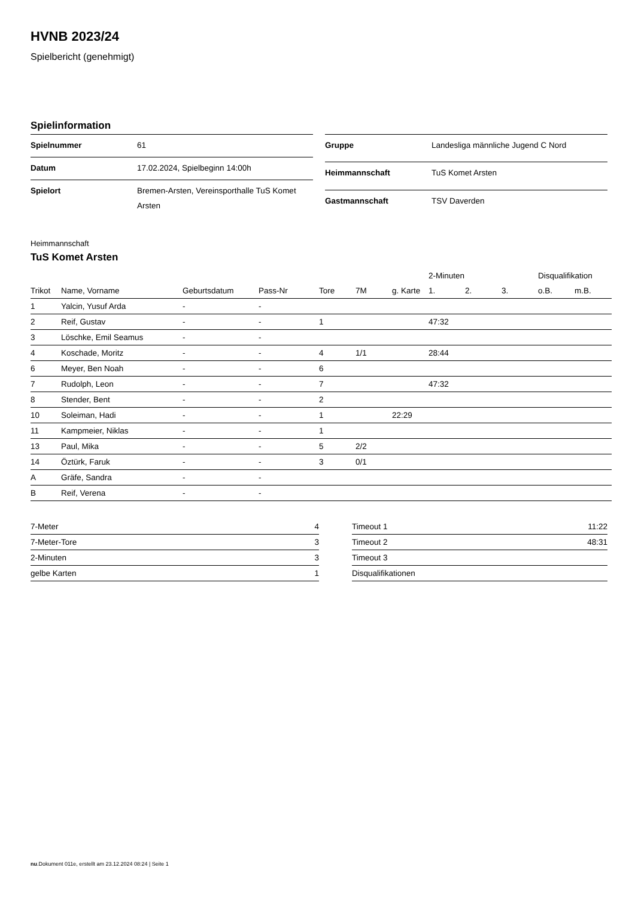HVNB 2023/24
Spielbericht (genehmigt)
Spielinformation
| Spielnummer | 61 |
| Datum | 17.02.2024, Spielbeginn 14:00h |
| Spielort | Bremen-Arsten, Vereinsporthalle TuS Komet Arsten |
| Gruppe | Landesliga männliche Jugend C Nord |
| Heimmannschaft | TuS Komet Arsten |
| Gastmannschaft | TSV Daverden |
Heimmannschaft
TuS Komet Arsten
| | | | | | | | 2-Minuten | | | Disqualifikation | |
| --- | --- | --- | --- | --- | --- | --- | --- | --- | --- | --- | --- |
| Trikot | Name, Vorname | Geburtsdatum | Pass-Nr | Tore | 7M | g. Karte | 1. | 2. | 3. | o.B. | m.B. |
| 1 | Yalcin, Yusuf Arda | - | - | | | | | | | | |
| 2 | Reif, Gustav | - | - | 1 | | | 47:32 | | | | |
| 3 | Löschke, Emil Seamus | - | - | | | | | | | | |
| 4 | Koschade, Moritz | - | - | 4 | 1/1 | | 28:44 | | | | |
| 6 | Meyer, Ben Noah | - | - | 6 | | | | | | | |
| 7 | Rudolph, Leon | - | - | 7 | | | 47:32 | | | | |
| 8 | Stender, Bent | - | - | 2 | | | | | | | |
| 10 | Soleiman, Hadi | - | - | 1 | | 22:29 | | | | | |
| 11 | Kampmeier, Niklas | - | - | 1 | | | | | | | |
| 13 | Paul, Mika | - | - | 5 | 2/2 | | | | | | |
| 14 | Öztürk, Faruk | - | - | 3 | 0/1 | | | | | | |
| A | Gräfe, Sandra | - | - | | | | | | | | |
| B | Reif, Verena | - | - | | | | | | | | |
| 7-Meter | 4 |
| 7-Meter-Tore | 3 |
| 2-Minuten | 3 |
| gelbe Karten | 1 |
| Timeout 1 | 11:22 |
| Timeout 2 | 48:31 |
| Timeout 3 | |
| Disqualifikationen | |
nu.Dokument 011e, erstellt am 23.12.2024 08:24 | Seite 1